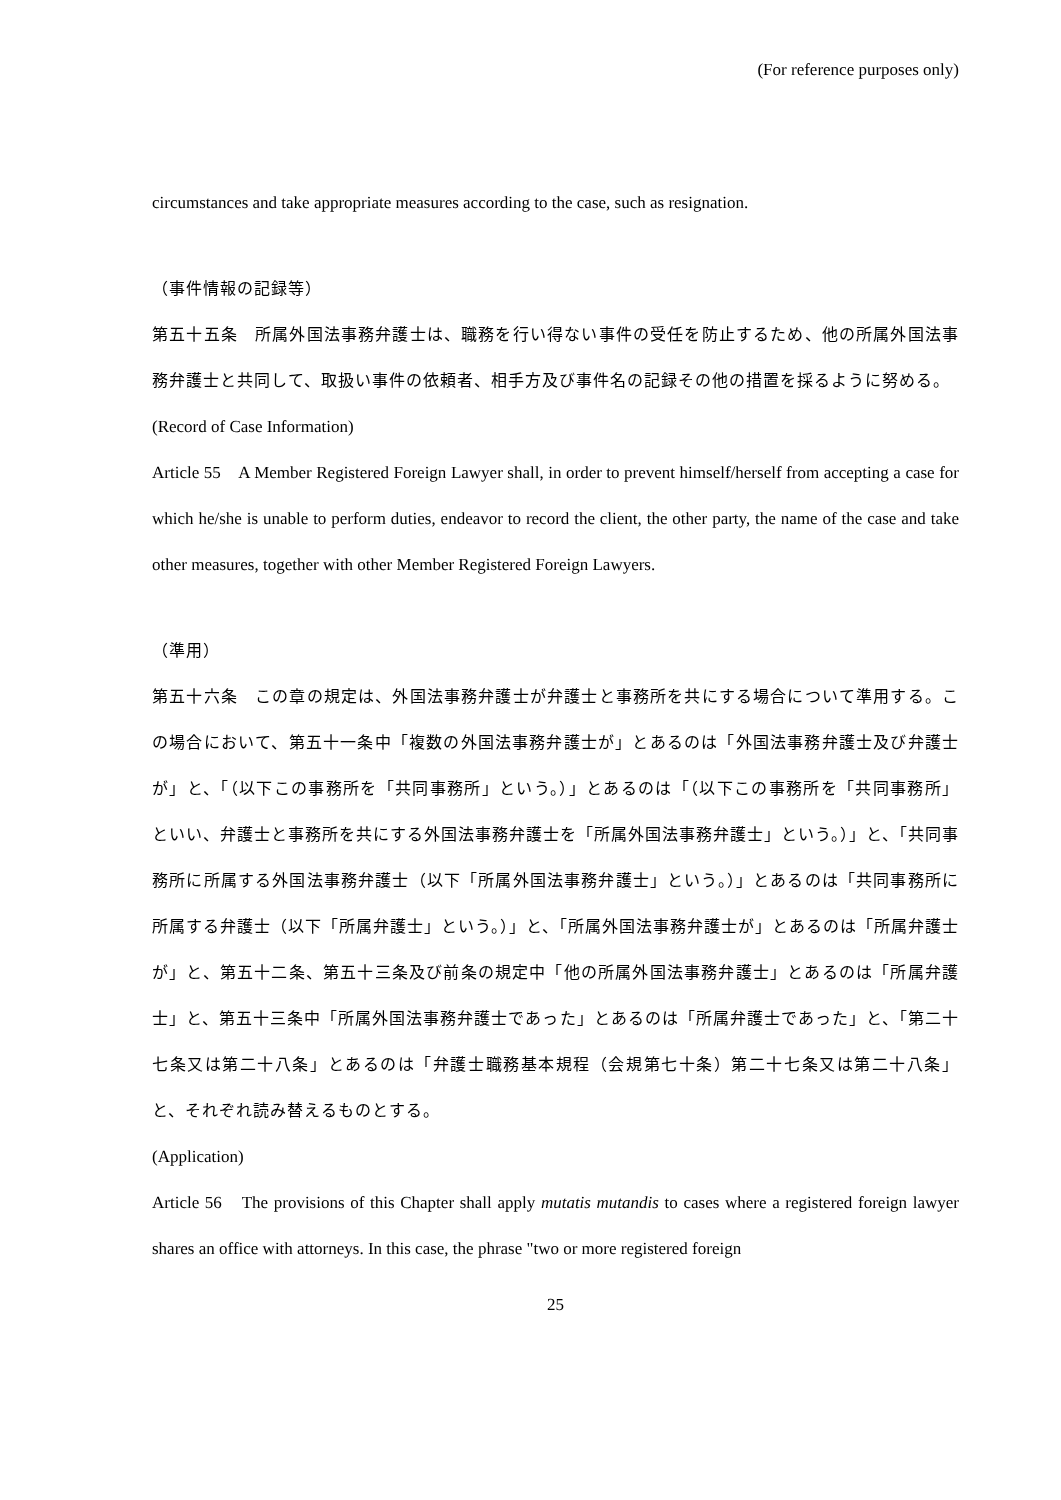(For reference purposes only)
circumstances and take appropriate measures according to the case, such as resignation.
（事件情報の記録等）
第五十五条　所属外国法事務弁護士は、職務を行い得ない事件の受任を防止するため、他の所属外国法事務弁護士と共同して、取扱い事件の依頼者、相手方及び事件名の記録その他の措置を採るように努める。
(Record of Case Information)
Article 55　A Member Registered Foreign Lawyer shall, in order to prevent himself/herself from accepting a case for which he/she is unable to perform duties, endeavor to record the client, the other party, the name of the case and take other measures, together with other Member Registered Foreign Lawyers.
（準用）
第五十六条　この章の規定は、外国法事務弁護士が弁護士と事務所を共にする場合について準用する。この場合において、第五十一条中「複数の外国法事務弁護士が」とあるのは「外国法事務弁護士及び弁護士が」と、「（以下この事務所を「共同事務所」という。）」とあるのは「（以下この事務所を「共同事務所」といい、弁護士と事務所を共にする外国法事務弁護士を「所属外国法事務弁護士」という。）」と、「共同事務所に所属する外国法事務弁護士（以下「所属外国法事務弁護士」という。）」とあるのは「共同事務所に所属する弁護士（以下「所属弁護士」という。）」と、「所属外国法事務弁護士が」とあるのは「所属弁護士が」と、第五十二条、第五十三条及び前条の規定中「他の所属外国法事務弁護士」とあるのは「所属弁護士」と、第五十三条中「所属外国法事務弁護士であった」とあるのは「所属弁護士であった」と、「第二十七条又は第二十八条」とあるのは「弁護士職務基本規程（会規第七十条）第二十七条又は第二十八条」と、それぞれ読み替えるものとする。
(Application)
Article 56　The provisions of this Chapter shall apply mutatis mutandis to cases where a registered foreign lawyer shares an office with attorneys. In this case, the phrase "two or more registered foreign
25